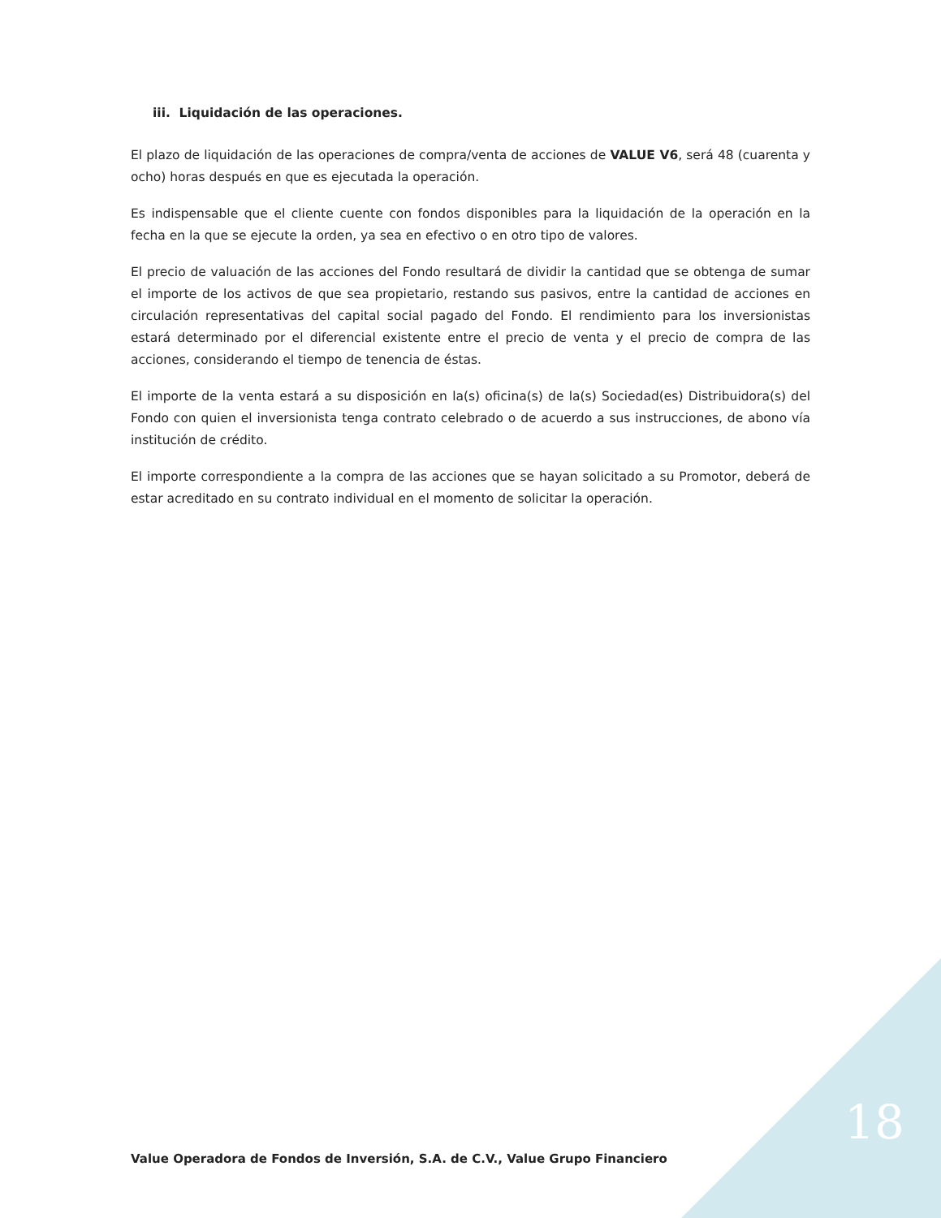iii. Liquidación de las operaciones.
El plazo de liquidación de las operaciones de compra/venta de acciones de VALUE V6, será 48 (cuarenta y ocho) horas después en que es ejecutada la operación.
Es indispensable que el cliente cuente con fondos disponibles para la liquidación de la operación en la fecha en la que se ejecute la orden, ya sea en efectivo o en otro tipo de valores.
El precio de valuación de las acciones del Fondo resultará de dividir la cantidad que se obtenga de sumar el importe de los activos de que sea propietario, restando sus pasivos, entre la cantidad de acciones en circulación representativas del capital social pagado del Fondo. El rendimiento para los inversionistas estará determinado por el diferencial existente entre el precio de venta y el precio de compra de las acciones, considerando el tiempo de tenencia de éstas.
El importe de la venta estará a su disposición en la(s) oficina(s) de la(s) Sociedad(es) Distribuidora(s) del Fondo con quien el inversionista tenga contrato celebrado o de acuerdo a sus instrucciones, de abono vía institución de crédito.
El importe correspondiente a la compra de las acciones que se hayan solicitado a su Promotor, deberá de estar acreditado en su contrato individual en el momento de solicitar la operación.
Value Operadora de Fondos de Inversión, S.A. de C.V., Value Grupo Financiero
18